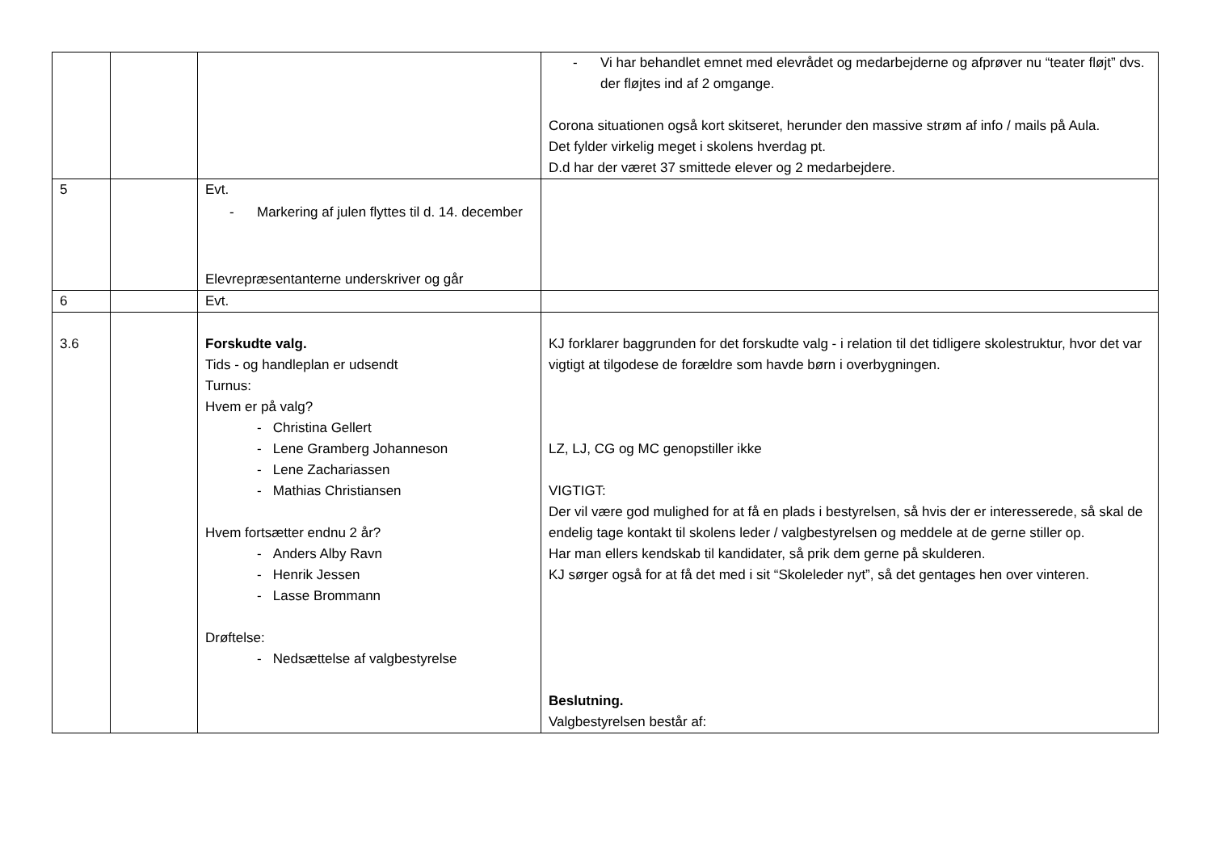| | | | - Vi har behandlet emnet med elevrådet og medarbejderne og afprøver nu “teater fløjt” dvs. der fløjtes ind af 2 omgange. Corona situationen også kort skitseret, herunder den massive strøm af info / mails på Aula. Det fylder virkelig meget i skolens hverdag pt. D.d har der været 37 smittede elever og 2 medarbejdere. |
| 5 | | Evt. - Markering af julen flyttes til d. 14. december Elevrepræsentanterne underskriver og går | |
| 6 | | Evt. | |
| 3.6 | | Forskudte valg. Tids - og handleplan er udsendt Turnus: Hvem er på valg? - Christina Gellert - Lene Gramberg Johanneson - Lene Zachariassen - Mathias Christiansen Hvem fortsætter endnu 2 år? - Anders Alby Ravn - Henrik Jessen - Lasse Brommann Drøftelse: - Nedsættelse af valgbestyrelse | KJ forklarer baggrunden for det forskudte valg - i relation til det tidligere skolestruktur, hvor det var vigtigt at tilgodese de forældre som havde børn i overbygningen. LZ, LJ, CG og MC genopstiller ikke VIGTIGT: Der vil være god mulighed for at få en plads i bestyrelsen, så hvis der er interesserede, så skal de endelig tage kontakt til skolens leder / valgbestyrelsen og meddele at de gerne stiller op. Har man ellers kendskab til kandidater, så prik dem gerne på skulderen. KJ sørger også for at få det med i sit “Skoleleder nyt”, så det gentages hen over vinteren. Beslutning. Valgbestyrelsen består af: |